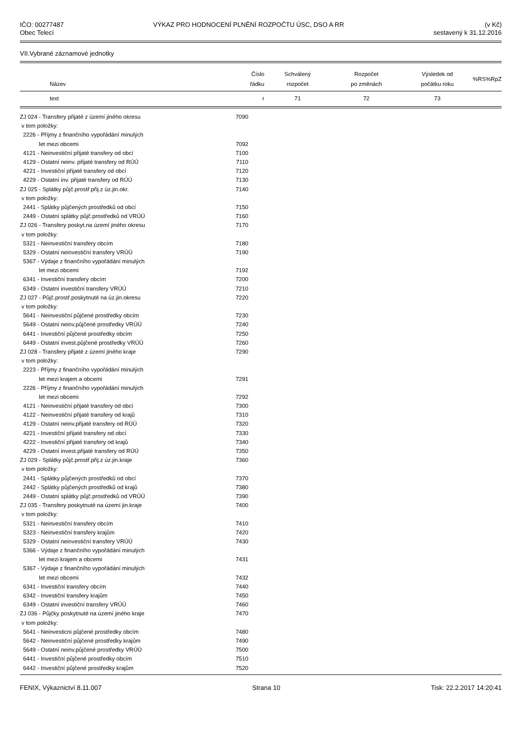IČO: 00277487
Obec Telecí
VÝKAZ PRO HODNOCENÍ PLNĚNÍ ROZPOČTU ÚSC, DSO A RR
(v Kč)
sestavený k 31.12.2016
VII.Vybrané záznamové jednotky
| Název | Číslo řádku | Schválený rozpočet | Rozpočet po změnách | Výsledek od počátku roku | %RS | %RpZ |
| --- | --- | --- | --- | --- | --- | --- |
| text | r | 71 | 72 | 73 | | |
| ZJ 024 - Transfery přijaté z území jiného okresu | 7090 | |
| v tom položky: | | |
| 2226 - Příjmy z finančního vypořádání minulých | | |
| let mezi obcemi | 7092 | |
| 4121 - Neinvestiční přijaté transfery od obcí | 7100 | |
| 4129 - Ostatní neinv. přijaté transfery od RÚÚ | 7110 | |
| 4221 - Investiční přijaté transfery od obcí | 7120 | |
| 4229 - Ostatní inv. přijaté transfery od RÚÚ | 7130 | |
| ZJ 025 - Splátky půjč.prostř.přij.z úz.jin.okr. | 7140 | |
| v tom položky: | | |
| 2441 - Splátky půjčených prostředků od obcí | 7150 | |
| 2449 - Ostatní splátky půjč.prostředků od VRÚÚ | 7160 | |
| ZJ 026 - Transfery poskyt.na území jiného okresu | 7170 | |
| v tom položky: | | |
| 5321 - Neinvestiční transfery obcím | 7180 | |
| 5329 - Ostatní neinvestiční transfery VRÚÚ | 7190 | |
| 5367 - Výdaje z finančního vypořádání minulých | | |
| let mezi obcemi | 7192 | |
| 6341 - Investiční transfery obcím | 7200 | |
| 6349 - Ostatní investiční transfery VRÚÚ | 7210 | |
| ZJ 027 - Půjč.prostř.poskytnuté na úz.jin.okresu | 7220 | |
| v tom položky: | | |
| 5641 - Neinvestiční půjčené prostředky obcím | 7230 | |
| 5649 - Ostatní neinv.půjčené prostředky VRÚÚ | 7240 | |
| 6441 - Investiční půjčené prostředky obcím | 7250 | |
| 6449 - Ostatní invest.půjčené prostředky VRÚÚ | 7260 | |
| ZJ 028 - Transfery přijaté z území jiného kraje | 7290 | |
| v tom položky: | | |
| 2223 - Příjmy z finančního vypořádání minulých | | |
| let mezi krajem a obcemi | 7291 | |
| 2226 - Příjmy z finančního vypořádání minulých | | |
| let mezi obcemi | 7292 | |
| 4121 - Neinvestiční přijaté transfery od obcí | 7300 | |
| 4122 - Neinvestiční přijaté transfery od krajů | 7310 | |
| 4129 - Ostatní neinv.přijaté transfery od RÚÚ | 7320 | |
| 4221 - Investiční přijaté transfery od obcí | 7330 | |
| 4222 - Investiční přijaté transfery od krajů | 7340 | |
| 4229 - Ostatní invest.přijaté transfery od RÚÚ | 7350 | |
| ZJ 029 - Splátky půjč.prostř.přij.z úz.jin.kraje | 7360 | |
| v tom položky: | | |
| 2441 - Splátky půjčených prostředků od obcí | 7370 | |
| 2442 - Splátky půjčených prostředků od krajů | 7380 | |
| 2449 - Ostatní splátky půjč.prostředků od VRÚÚ | 7390 | |
| ZJ 035 - Transfery poskytnuté na území jin.kraje | 7400 | |
| v tom položky: | | |
| 5321 - Neinvestiční transfery obcím | 7410 | |
| 5323 - Neinvestiční transfery krajům | 7420 | |
| 5329 - Ostatní neinvestiční transfery VRÚÚ | 7430 | |
| 5366 - Výdaje z finančního vypořádání minulých | | |
| let mezi krajem a obcemi | 7431 | |
| 5367 - Výdaje z finančního vypořádání minulých | | |
| let mezi obcemi | 7432 | |
| 6341 - Investiční transfery obcím | 7440 | |
| 6342 - Investiční transfery krajům | 7450 | |
| 6349 - Ostatní investiční transfery VRÚÚ | 7460 | |
| ZJ 036 - Půjčky poskytnuté na území jiného kraje | 7470 | |
| v tom položky: | | |
| 5641 - Neinvesticni půjčené prostředky obcím | 7480 | |
| 5642 - Neinvestiční půjčené prostředky krajům | 7490 | |
| 5649 - Ostatní neinv.půjčené prostředky VRÚÚ | 7500 | |
| 6441 - Investiční půjčené prostředky obcím | 7510 | |
| 6442 - Investiční půjčené prostředky krajům | 7520 | |
FENIX, Výkaznictví 8.11.007 Strana 10 Tisk: 22.2.2017 14:20:41